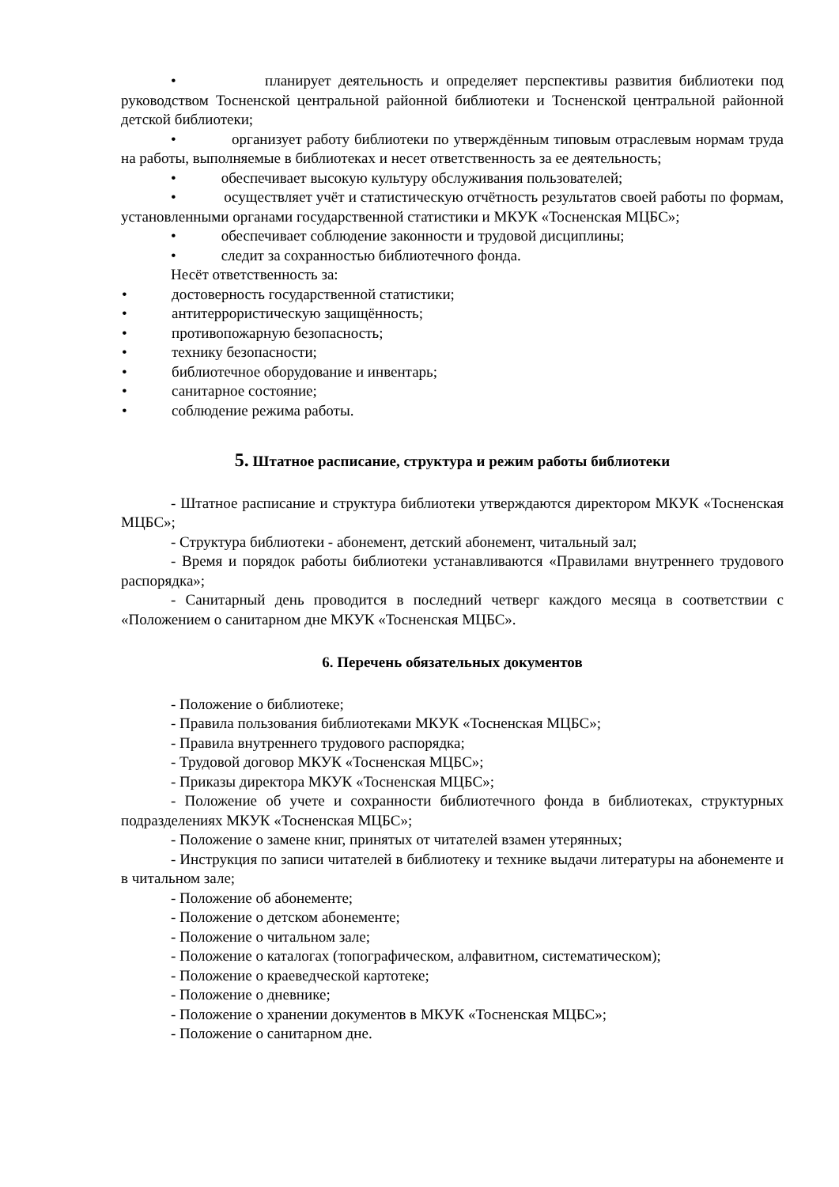• планирует деятельность и определяет перспективы развития библиотеки под руководством Тосненской центральной районной библиотеки и Тосненской центральной районной детской библиотеки;
• организует работу библиотеки по утверждённым типовым отраслевым нормам труда на работы, выполняемые в библиотеках и несет ответственность за ее деятельность;
• обеспечивает высокую культуру обслуживания пользователей;
• осуществляет учёт и статистическую отчётность результатов своей работы по формам, установленными органами государственной статистики и МКУК «Тосненская МЦБС»;
• обеспечивает соблюдение законности и трудовой дисциплины;
• следит за сохранностью библиотечного фонда.
Несёт ответственность за:
• достоверность государственной статистики;
• антитеррористическую защищённость;
• противопожарную безопасность;
• технику безопасности;
• библиотечное оборудование и инвентарь;
• санитарное состояние;
• соблюдение режима работы.
5. Штатное расписание, структура и режим работы библиотеки
- Штатное расписание и структура библиотеки утверждаются директором МКУК «Тосненская МЦБС»;
- Структура библиотеки - абонемент, детский абонемент, читальный зал;
- Время и порядок работы библиотеки устанавливаются «Правилами внутреннего трудового распорядка»;
- Санитарный день проводится в последний четверг каждого месяца в соответствии с «Положением о санитарном дне МКУК «Тосненская МЦБС».
6. Перечень обязательных документов
- Положение о библиотеке;
- Правила пользования библиотеками МКУК «Тосненская МЦБС»;
- Правила внутреннего трудового распорядка;
- Трудовой договор МКУК «Тосненская МЦБС»;
- Приказы директора МКУК «Тосненская МЦБС»;
- Положение об учете и сохранности библиотечного фонда в библиотеках, структурных подразделениях МКУК «Тосненская МЦБС»;
- Положение о замене книг, принятых от читателей взамен утерянных;
- Инструкция по записи читателей в библиотеку и технике выдачи литературы на абонементе и в читальном зале;
- Положение об абонементе;
- Положение о детском абонементе;
- Положение о читальном зале;
- Положение о каталогах (топографическом, алфавитном, систематическом);
- Положение о краеведческой картотеке;
- Положение о дневнике;
- Положение о хранении документов в МКУК «Тосненская МЦБС»;
- Положение о санитарном дне.